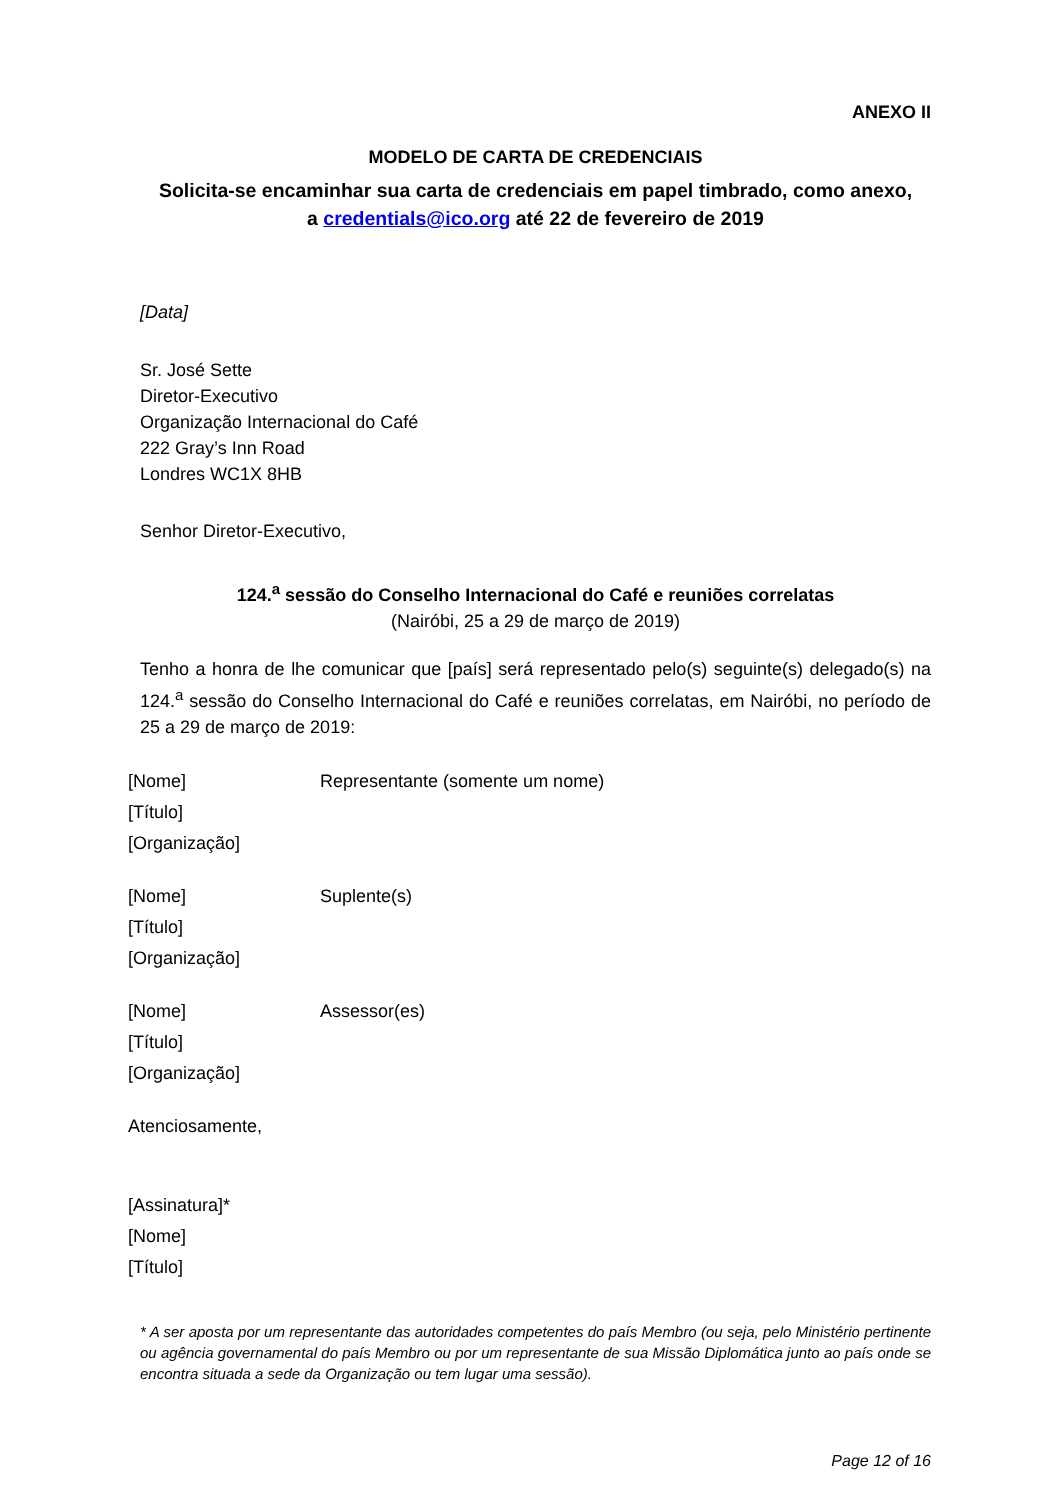ANEXO II
MODELO DE CARTA DE CREDENCIAIS
Solicita-se encaminhar sua carta de credenciais em papel timbrado, como anexo,
a credentials@ico.org até 22 de fevereiro de 2019
[Data]
Sr. José Sette
Diretor-Executivo
Organização Internacional do Café
222 Gray’s Inn Road
Londres WC1X 8HB
Senhor Diretor-Executivo,
124.<sup>a</sup> sessão do Conselho Internacional do Café e reuniões correlatas
(Nairóbi, 25 a 29 de março de 2019)
Tenho a honra de lhe comunicar que [país] será representado pelo(s) seguinte(s) delegado(s) na 124.<sup>a</sup> sessão do Conselho Internacional do Café e reuniões correlatas, em Nairóbi, no período de 25 a 29 de março de 2019:
[Nome]
[Título]
[Organização]
Representante (somente um nome)
[Nome]
[Título]
[Organização]
Suplente(s)
[Nome]
[Título]
[Organização]
Assessor(es)
Atenciosamente,
[Assinatura]*
[Nome]
[Título]
* A ser aposta por um representante das autoridades competentes do país Membro (ou seja, pelo Ministério pertinente ou agência governamental do país Membro ou por um representante de sua Missão Diplomática junto ao país onde se encontra situada a sede da Organização ou tem lugar uma sessão).
Page 12 of 16